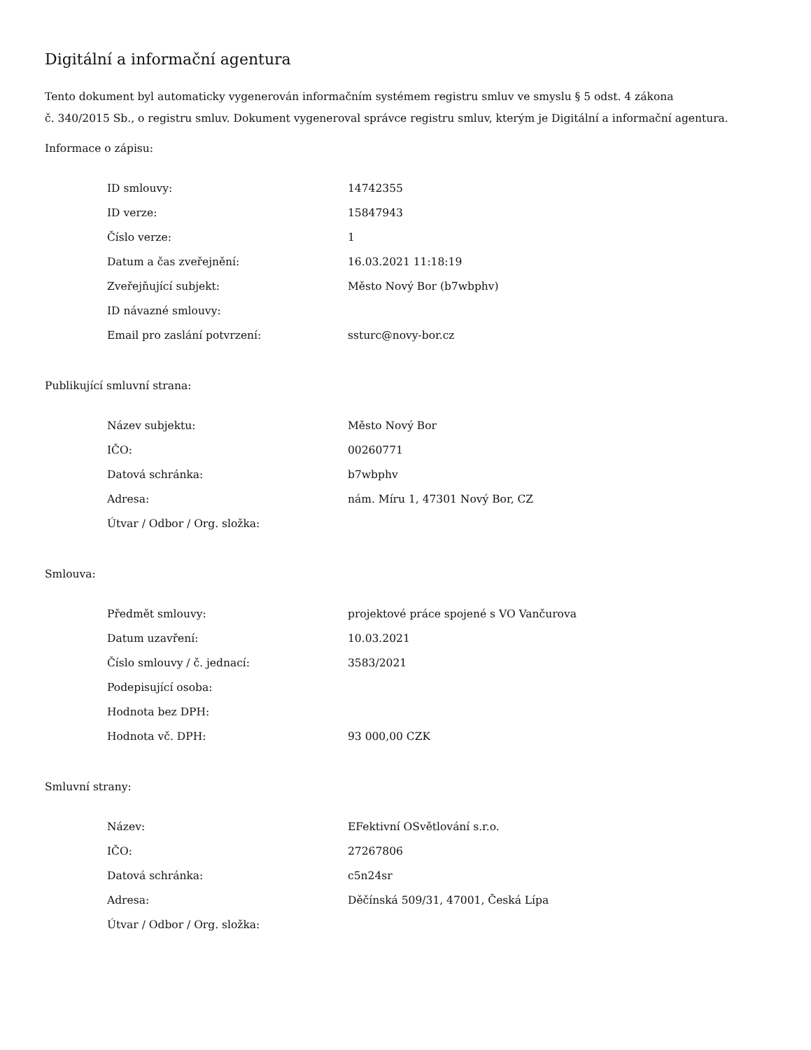Digitální a informační agentura
Tento dokument byl automaticky vygenerován informačním systémem registru smluv ve smyslu § 5 odst. 4 zákona
č. 340/2015 Sb., o registru smluv. Dokument vygeneroval správce registru smluv, kterým je Digitální a informační agentura.
Informace o zápisu:
| ID smlouvy: | 14742355 |
| ID verze: | 15847943 |
| Číslo verze: | 1 |
| Datum a čas zveřejnění: | 16.03.2021 11:18:19 |
| Zveřejňující subjekt: | Město Nový Bor (b7wbphv) |
| ID návazné smlouvy: | |
| Email pro zaslání potvrzení: | ssturc@novy-bor.cz |
Publikující smluvní strana:
| Název subjektu: | Město Nový Bor |
| IČO: | 00260771 |
| Datová schránka: | b7wbphv |
| Adresa: | nám. Míru 1, 47301 Nový Bor, CZ |
| Útvar / Odbor / Org. složka: | |
Smlouva:
| Předmět smlouvy: | projektové práce spojené s VO Vančurova |
| Datum uzavření: | 10.03.2021 |
| Číslo smlouvy / č. jednací: | 3583/2021 |
| Podepisující osoba: | |
| Hodnota bez DPH: | |
| Hodnota vč. DPH: | 93 000,00 CZK |
Smluvní strany:
| Název: | EFektivní OSvětlování s.r.o. |
| IČO: | 27267806 |
| Datová schránka: | c5n24sr |
| Adresa: | Děčínská 509/31, 47001, Česká Lípa |
| Útvar / Odbor / Org. složka: | |